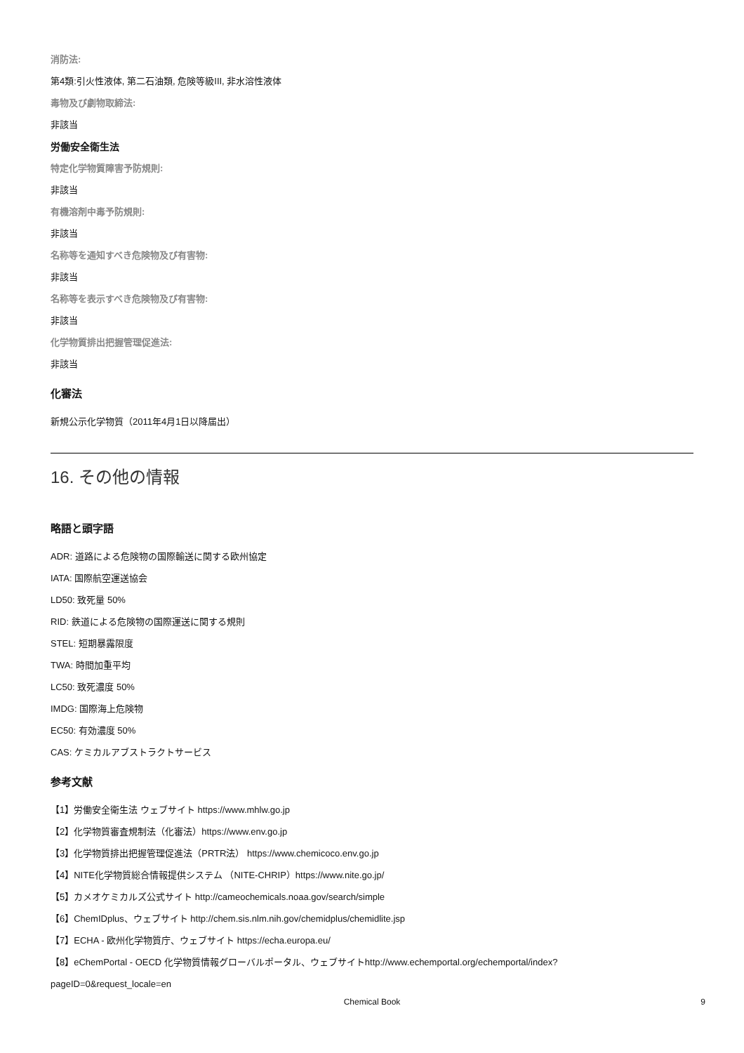消防法:
第4類:引火性液体, 第二石油類, 危険等級III, 非水溶性液体
毒物及び劇物取締法:
非該当
労働安全衛生法
特定化学物質障害予防規則:
非該当
有機溶剤中毒予防規則:
非該当
名称等を通知すべき危険物及び有害物:
非該当
名称等を表示すべき危険物及び有害物:
非該当
化学物質排出把握管理促進法:
非該当
化審法
新規公示化学物質（2011年4月1日以降届出）
16. その他の情報
略語と頭字語
ADR: 道路による危険物の国際輸送に関する欧州協定
IATA: 国際航空運送協会
LD50: 致死量 50%
RID: 鉄道による危険物の国際運送に関する規則
STEL: 短期暴露限度
TWA: 時間加重平均
LC50: 致死濃度 50%
IMDG: 国際海上危険物
EC50: 有効濃度 50%
CAS: ケミカルアブストラクトサービス
参考文献
【1】労働安全衛生法 ウェブサイト https://www.mhlw.go.jp
【2】化学物質審査規制法（化審法）https://www.env.go.jp
【3】化学物質排出把握管理促進法（PRTR法） https://www.chemicoco.env.go.jp
【4】NITE化学物質総合情報提供システム （NITE-CHRIP）https://www.nite.go.jp/
【5】カメオケミカルズ公式サイト http://cameochemicals.noaa.gov/search/simple
【6】ChemIDplus、ウェブサイト http://chem.sis.nlm.nih.gov/chemidplus/chemidlite.jsp
【7】ECHA - 欧州化学物質庁、ウェブサイト https://echa.europa.eu/
【8】eChemPortal - OECD 化学物質情報グローバルポータル、ウェブサイトhttp://www.echemportal.org/echemportal/index?
pageID=0&request_locale=en
Chemical Book 9